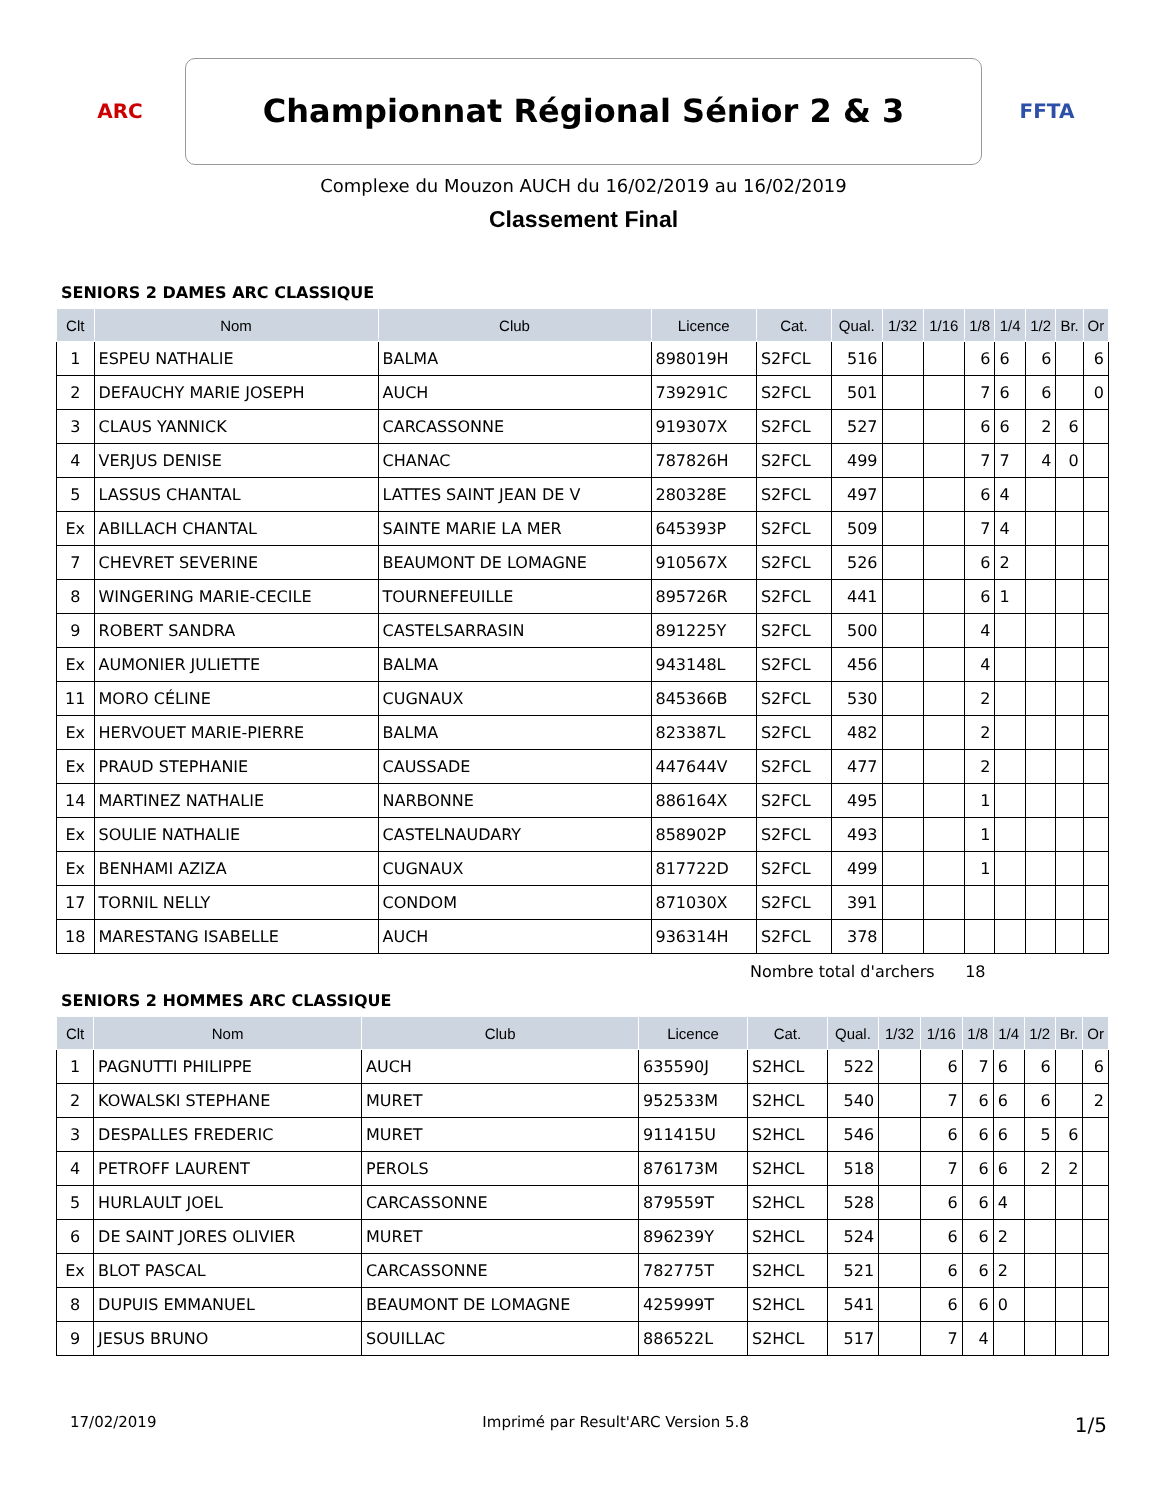ARC
Championnat Régional Sénior 2 & 3
FFTA
Complexe du Mouzon AUCH du 16/02/2019 au 16/02/2019
Classement Final
SENIORS 2 DAMES ARC CLASSIQUE
| Clt | Nom | Club | Licence | Cat. | Qual. | 1/32 | 1/16 | 1/8 | 1/4 | 1/2 | Br. | Or |
| --- | --- | --- | --- | --- | --- | --- | --- | --- | --- | --- | --- | --- |
| 1 | ESPEU NATHALIE | BALMA | 898019H | S2FCL | 516 | | | 6 | 6 | 6 | | 6 |
| 2 | DEFAUCHY MARIE JOSEPH | AUCH | 739291C | S2FCL | 501 | | | 7 | 6 | 6 | | 0 |
| 3 | CLAUS YANNICK | CARCASSONNE | 919307X | S2FCL | 527 | | | 6 | 6 | 2 | 6 | |
| 4 | VERJUS DENISE | CHANAC | 787826H | S2FCL | 499 | | | 7 | 7 | 4 | 0 | |
| 5 | LASSUS CHANTAL | LATTES SAINT JEAN DE V | 280328E | S2FCL | 497 | | | 6 | 4 | | | |
| Ex | ABILLACH CHANTAL | SAINTE MARIE LA MER | 645393P | S2FCL | 509 | | | 7 | 4 | | | |
| 7 | CHEVRET SEVERINE | BEAUMONT DE LOMAGNE | 910567X | S2FCL | 526 | | | 6 | 2 | | | |
| 8 | WINGERING MARIE-CECILE | TOURNEFEUILLE | 895726R | S2FCL | 441 | | | 6 | 1 | | | |
| 9 | ROBERT SANDRA | CASTELSARRASIN | 891225Y | S2FCL | 500 | | | 4 | | | | |
| Ex | AUMONIER JULIETTE | BALMA | 943148L | S2FCL | 456 | | | 4 | | | | |
| 11 | MORO CÉLINE | CUGNAUX | 845366B | S2FCL | 530 | | | 2 | | | | |
| Ex | HERVOUET MARIE-PIERRE | BALMA | 823387L | S2FCL | 482 | | | 2 | | | | |
| Ex | PRAUD STEPHANIE | CAUSSADE | 447644V | S2FCL | 477 | | | 2 | | | | |
| 14 | MARTINEZ NATHALIE | NARBONNE | 886164X | S2FCL | 495 | | | 1 | | | | |
| Ex | SOULIE NATHALIE | CASTELNAUDARY | 858902P | S2FCL | 493 | | | 1 | | | | |
| Ex | BENHAMI AZIZA | CUGNAUX | 817722D | S2FCL | 499 | | | 1 | | | | |
| 17 | TORNIL NELLY | CONDOM | 871030X | S2FCL | 391 | | | | | | | |
| 18 | MARESTANG ISABELLE | AUCH | 936314H | S2FCL | 378 | | | | | | | |
Nombre total d'archers 18
SENIORS 2 HOMMES ARC CLASSIQUE
| Clt | Nom | Club | Licence | Cat. | Qual. | 1/32 | 1/16 | 1/8 | 1/4 | 1/2 | Br. | Or |
| --- | --- | --- | --- | --- | --- | --- | --- | --- | --- | --- | --- | --- |
| 1 | PAGNUTTI PHILIPPE | AUCH | 635590J | S2HCL | 522 | | 6 | 7 | 6 | 6 | | 6 |
| 2 | KOWALSKI STEPHANE | MURET | 952533M | S2HCL | 540 | | 7 | 6 | 6 | 6 | | 2 |
| 3 | DESPALLES FREDERIC | MURET | 911415U | S2HCL | 546 | | 6 | 6 | 6 | 5 | 6 | |
| 4 | PETROFF LAURENT | PEROLS | 876173M | S2HCL | 518 | | 7 | 6 | 6 | 2 | 2 | |
| 5 | HURLAULT JOEL | CARCASSONNE | 879559T | S2HCL | 528 | | 6 | 6 | 4 | | | |
| 6 | DE SAINT JORES OLIVIER | MURET | 896239Y | S2HCL | 524 | | 6 | 6 | 2 | | | |
| Ex | BLOT PASCAL | CARCASSONNE | 782775T | S2HCL | 521 | | 6 | 6 | 2 | | | |
| 8 | DUPUIS EMMANUEL | BEAUMONT DE LOMAGNE | 425999T | S2HCL | 541 | | 6 | 6 | 0 | | | |
| 9 | JESUS BRUNO | SOUILLAC | 886522L | S2HCL | 517 | | 7 | 4 | | | | |
17/02/2019 Imprimé par Result'ARC Version 5.8 1/5